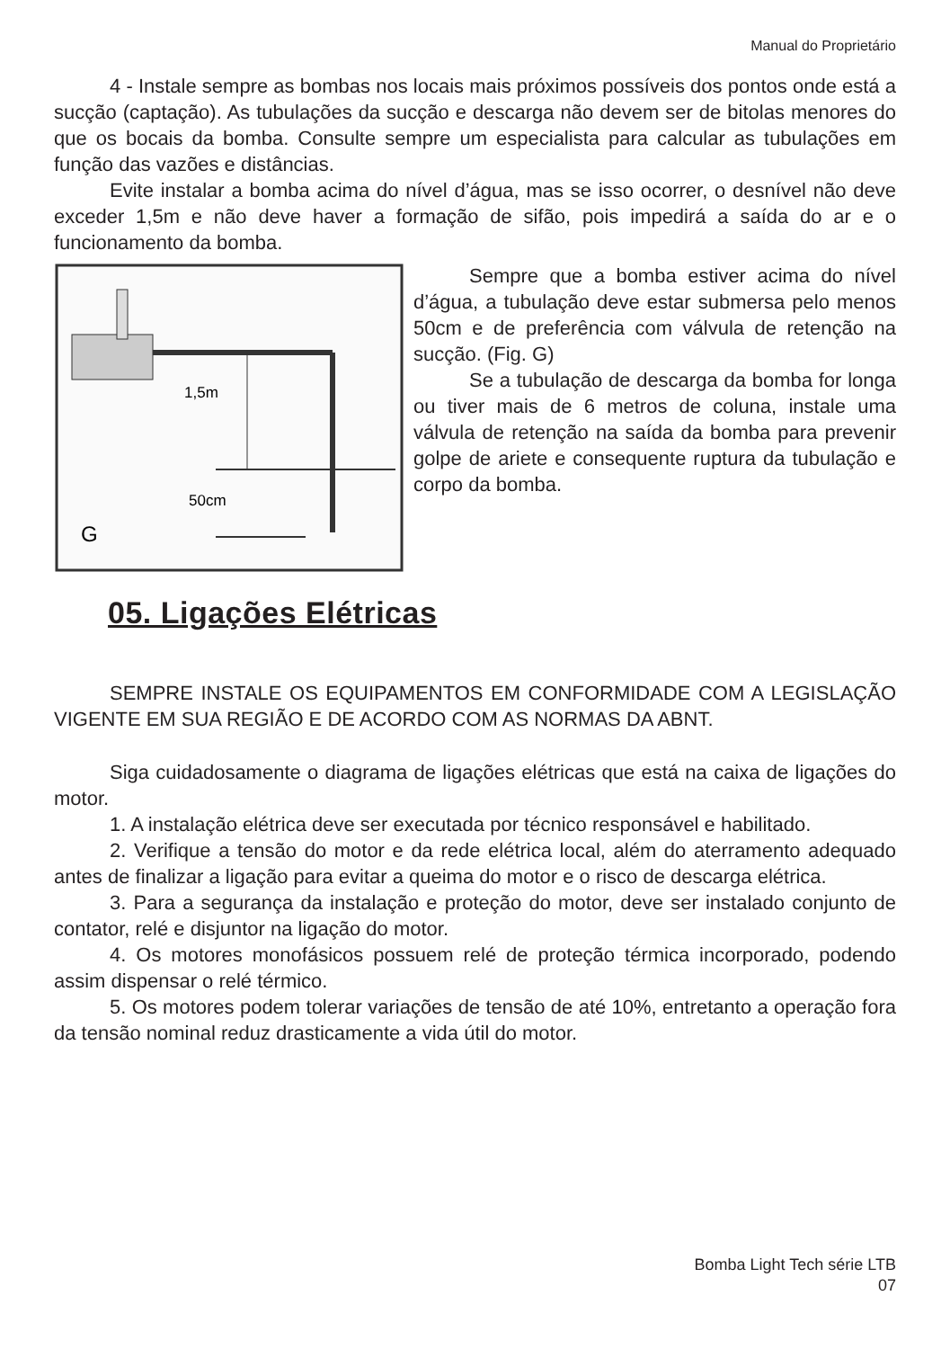Manual do Proprietário
4 - Instale sempre as bombas nos locais mais próximos possíveis dos pontos onde está a sucção (captação). As tubulações da sucção e descarga não devem ser de bitolas menores do que os bocais da bomba. Consulte sempre um especialista para calcular as tubulações em função das vazões e distâncias.
Evite instalar a bomba acima do nível d’água, mas se isso ocorrer, o desnível não deve exceder 1,5m e não deve haver a formação de sifão, pois impedirá a saída do ar e o funcionamento da bomba.
1,5m
50cm
G
Sempre que a bomba estiver acima do nível d’água, a tubulação deve estar submersa pelo menos 50cm e de preferência com válvula de retenção na sucção. (Fig. G)
Se a tubulação de descarga da bomba for longa ou tiver mais de 6 metros de coluna, instale uma válvula de retenção na saída da bomba para prevenir golpe de ariete e consequente ruptura da tubulação e corpo da bomba.
05. Ligações Elétricas
SEMPRE INSTALE OS EQUIPAMENTOS EM CONFORMIDADE COM A LEGISLAÇÃO VIGENTE EM SUA REGIÃO E DE ACORDO COM AS NORMAS DA ABNT.
Siga cuidadosamente o diagrama de ligações elétricas que está na caixa de ligações do motor.
1. A instalação elétrica deve ser executada por técnico responsável e habilitado.
2. Verifique a tensão do motor e da rede elétrica local, além do aterramento adequado antes de finalizar a ligação para evitar a queima do motor e o risco de descarga elétrica.
3. Para a segurança da instalação e proteção do motor, deve ser instalado conjunto de contator, relé e disjuntor na ligação do motor.
4. Os motores monofásicos possuem relé de proteção térmica incorporado, podendo assim dispensar o relé térmico.
5. Os motores podem tolerar variações de tensão de até 10%, entretanto a operação fora da tensão nominal reduz drasticamente a vida útil do motor.
Bomba Light Tech série LTB
07